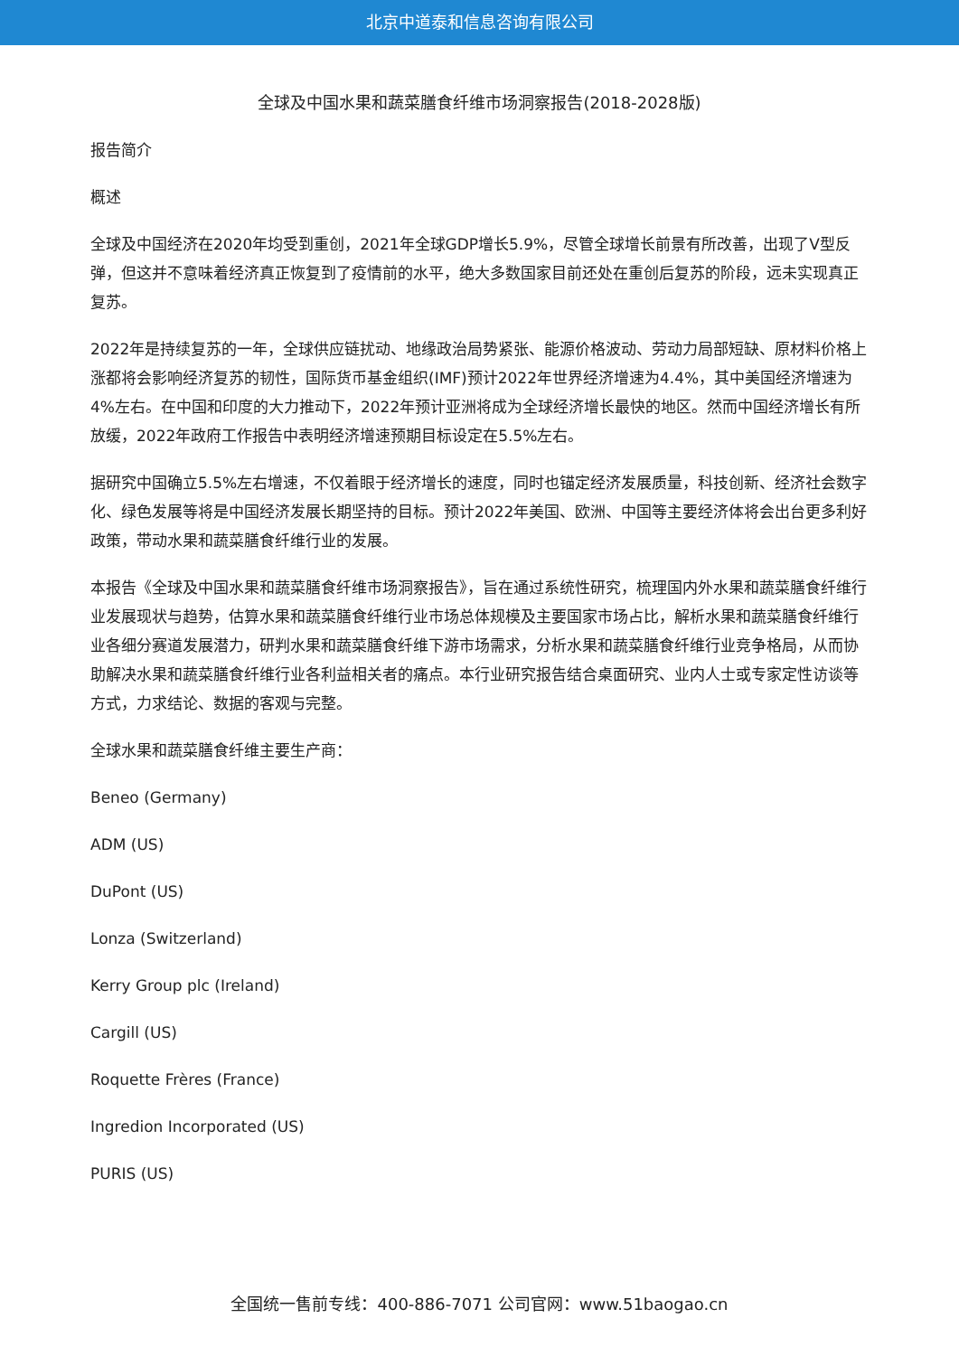北京中道泰和信息咨询有限公司
全球及中国水果和蔬菜膳食纤维市场洞察报告(2018-2028版)
报告简介
概述
全球及中国经济在2020年均受到重创，2021年全球GDP增长5.9%，尽管全球增长前景有所改善，出现了V型反弹，但这并不意味着经济真正恢复到了疫情前的水平，绝大多数国家目前还处在重创后复苏的阶段，远未实现真正复苏。
2022年是持续复苏的一年，全球供应链扰动、地缘政治局势紧张、能源价格波动、劳动力局部短缺、原材料价格上涨都将会影响经济复苏的韧性，国际货币基金组织(IMF)预计2022年世界经济增速为4.4%，其中美国经济增速为4%左右。在中国和印度的大力推动下，2022年预计亚洲将成为全球经济增长最快的地区。然而中国经济增长有所放缓，2022年政府工作报告中表明经济增速预期目标设定在5.5%左右。
据研究中国确立5.5%左右增速，不仅着眼于经济增长的速度，同时也锚定经济发展质量，科技创新、经济社会数字化、绿色发展等将是中国经济发展长期坚持的目标。预计2022年美国、欧洲、中国等主要经济体将会出台更多利好政策，带动水果和蔬菜膳食纤维行业的发展。
本报告《全球及中国水果和蔬菜膳食纤维市场洞察报告》，旨在通过系统性研究，梳理国内外水果和蔬菜膳食纤维行业发展现状与趋势，估算水果和蔬菜膳食纤维行业市场总体规模及主要国家市场占比，解析水果和蔬菜膳食纤维行业各细分赛道发展潜力，研判水果和蔬菜膳食纤维下游市场需求，分析水果和蔬菜膳食纤维行业竞争格局，从而协助解决水果和蔬菜膳食纤维行业各利益相关者的痛点。本行业研究报告结合桌面研究、业内人士或专家定性访谈等方式，力求结论、数据的客观与完整。
全球水果和蔬菜膳食纤维主要生产商：
Beneo (Germany)
ADM (US)
DuPont (US)
Lonza (Switzerland)
Kerry Group plc (Ireland)
Cargill (US)
Roquette Frères (France)
Ingredion Incorporated (US)
PURIS (US)
全国统一售前专线：400-886-7071 公司官网：www.51baogao.cn